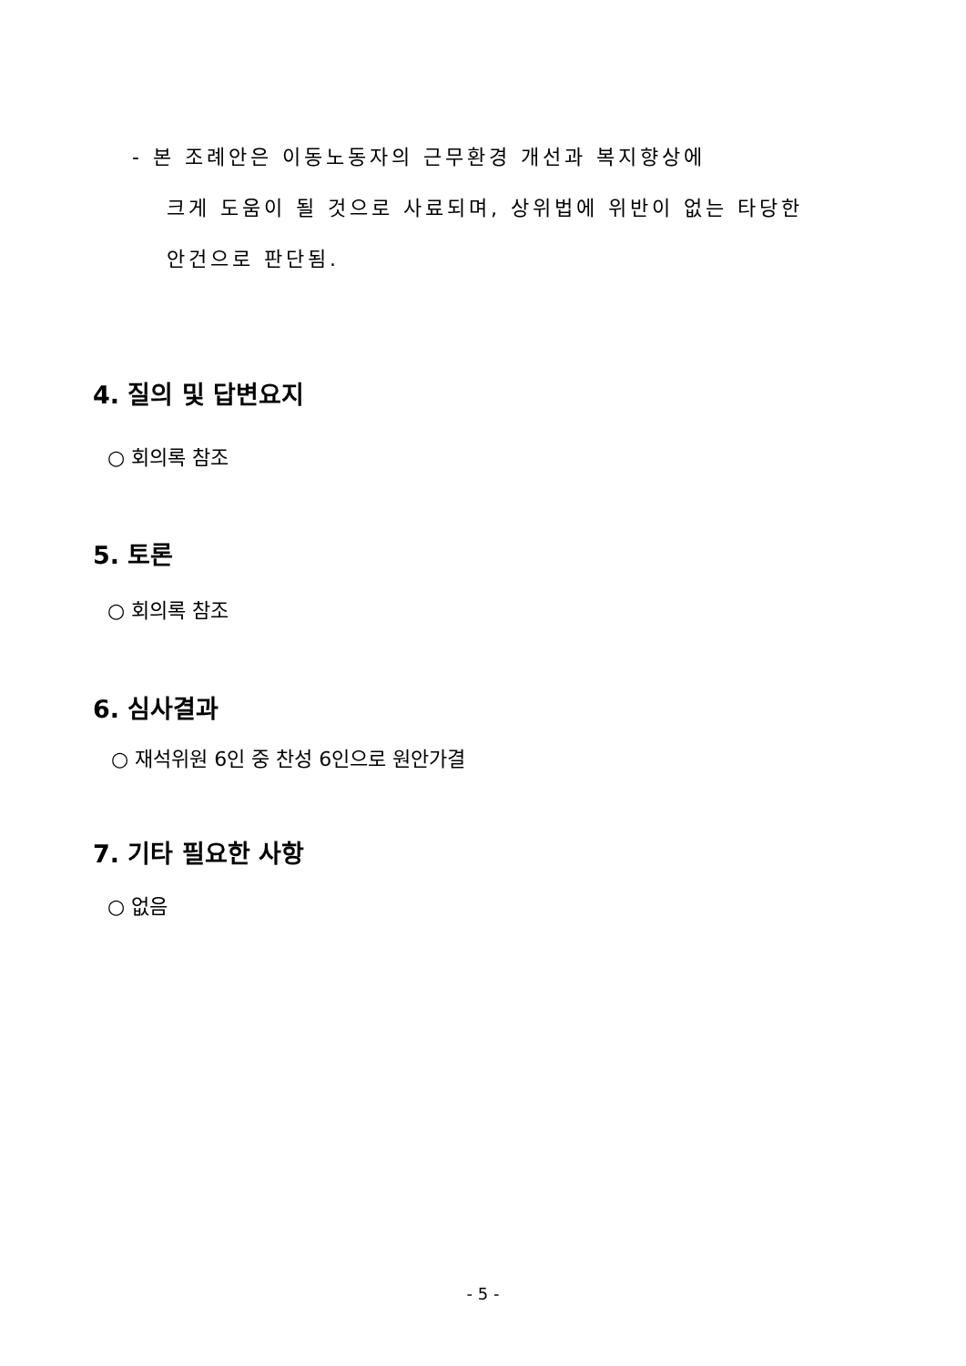- 본 조례안은 이동노동자의 근무환경 개선과 복지향상에
크게 도움이 될 것으로 사료되며, 상위법에 위반이 없는 타당한
안건으로 판단됨.
4. 질의 및 답변요지
○ 회의록 참조
5. 토론
○ 회의록 참조
6. 심사결과
○ 재석위원 6인 중 찬성 6인으로 원안가결
7. 기타 필요한 사항
○ 없음
- 5 -